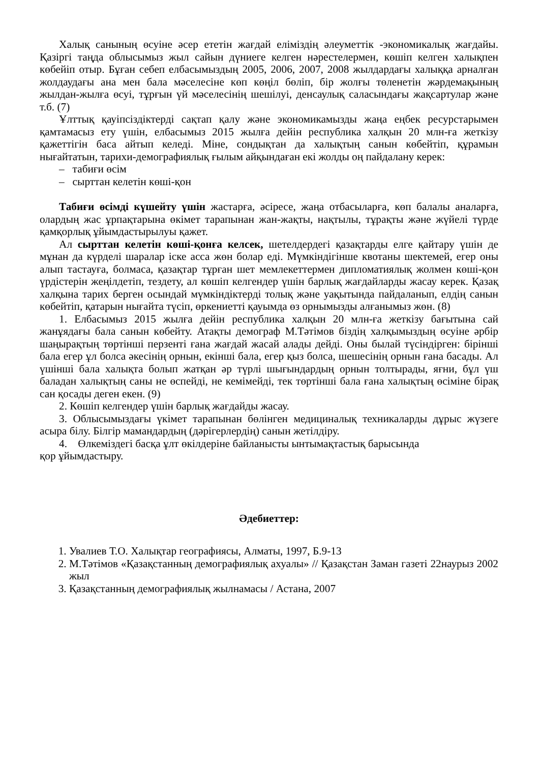Халық санының өсуіне әсер ететін жағдай еліміздің әлеуметтік -экономикалық жағдайы. Қазіргі таңда облысымыз жыл сайын дүниеге келген нәрестелермен, көшіп келген халықпен көбейіп отыр. Бұған себеп елбасымыздың 2005, 2006, 2007, 2008 жылдардағы халыққа арналған жолдаудағы ана мен бала мәселесіне көп көңіл бөліп, бір жолғы төленетін жәрдемақының жылдан-жылға өсуі, тұрғын үй мәселесінің шешілуі, денсаулық саласындағы жақсартулар және т.б. (7)
Ұлттық қауіпсіздіктерді сақтап қалу және экономикамызды жаңа еңбек ресурстарымен қамтамасыз ету үшін, елбасымыз 2015 жылға дейін республика халқын 20 млн-ға жеткізу қажеттігін баса айтып келеді. Міне, сондықтан да халықтың санын көбейтіп, құрамын нығайтатын, тарихи-демографиялық ғылым айқындаған екі жолды оң пайдалану керек:
– табиғи өсім
– сырттан келетін көші-қон
Табиғи өсімді күшейту үшін жастарға, әсіресе, жаңа отбасыларға, көп балалы аналарға, олардың жас ұрпақтарына өкімет тарапынан жан-жақты, нақтылы, тұрақты және жүйелі түрде қамқорлық ұйымдастырылуы қажет.
Ал сырттан келетін көші-қонға келсек, шетелдердегі қазақтарды елге қайтару үшін де мұнан да күрделі шаралар іске асса жөн болар еді. Мүмкіндігінше квотаны шектемей, егер оны алып тастауға, болмаса, қазақтар тұрған шет мемлекеттермен дипломатиялық жолмен көші-қон үрдістерін жеңілдетіп, тездету, ал көшіп келгендер үшін барлық жағдайларды жасау керек. Қазақ халқына тарих берген осындай мүмкіндіктерді толық және уақытында пайдаланып, елдің санын көбейтіп, қатарын нығайта түсіп, өркениетті қауымда өз орнымызды алғанымыз жөн. (8)
1. Елбасымыз 2015 жылға дейін республика халқын 20 млн-ға жеткізу бағытына сай жанұядағы бала санын көбейту. Атақты демограф М.Тәтімов біздің халқымыздың өсуіне әрбір шаңырақтың төртінші перзенті ғана жағдай жасай алады дейді. Оны былай түсіндірген: бірінші бала егер ұл болса әкесінің орнын, екінші бала, егер қыз болса, шешесінің орнын ғана басады. Ал үшінші бала халықта болып жатқан әр түрлі шығындардың орнын толтырады, яғни, бұл үш баладан халықтың саны не өспейді, не кемімейді, тек төртінші бала ғана халықтың өсіміне бірақ сан қосады деген екен. (9)
2. Көшіп келгендер үшін барлық жағдайды жасау.
3. Облысымыздағы үкімет тарапынан бөлінген медициналық техникаларды дұрыс жүзеге асыра білу. Білгір мамандардың (дәрігерлердің) санын жетілдіру.
4. Өлкеміздегі басқа ұлт өкілдеріне байланысты ынтымақтастық барысында
қор ұйымдастыру.
Әдебиеттер:
1. Увалиев Т.О. Халықтар географиясы, Алматы, 1997, Б.9-13
2. М.Тәтімов «Қазақстанның демографиялық ахуалы» // Қазақстан Заман газеті 22наурыз 2002 жыл
3. Қазақстанның демографиялық жылнамасы / Астана, 2007